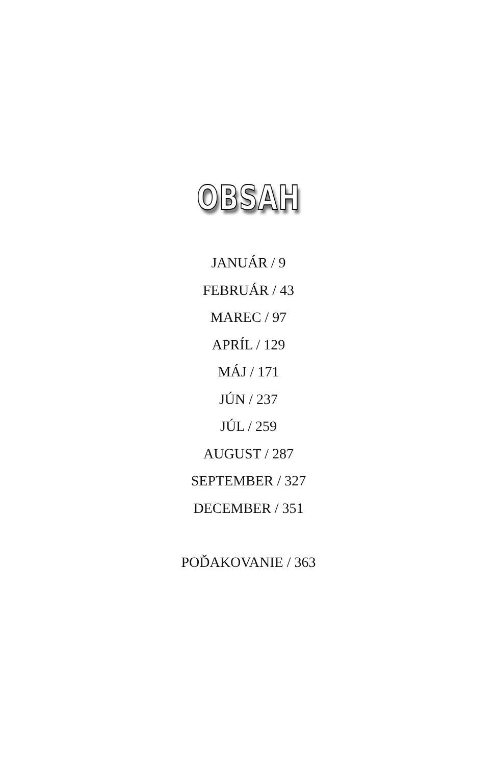OBSAH
JANUÁR / 9
FEBRUÁR / 43
MAREC / 97
APRÍL / 129
MÁJ / 171
JÚN / 237
JÚL / 259
AUGUST / 287
SEPTEMBER / 327
DECEMBER / 351
POĎAKOVANIE / 363